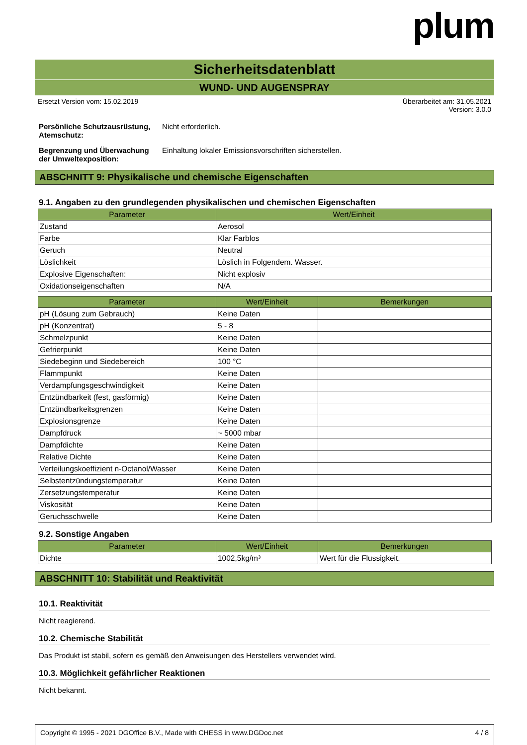plum
Sicherheitsdatenblatt
WUND- UND AUGENSPRAY
Ersetzt Version vom: 15.02.2019 Überarbeitet am: 31.05.2021
Version: 3.0.0
Persönliche Schutzausrüstung, Atemschutz: Nicht erforderlich.
Begrenzung und Überwachung der Umweltexposition: Einhaltung lokaler Emissionsvorschriften sicherstellen.
ABSCHNITT 9: Physikalische und chemische Eigenschaften
9.1. Angaben zu den grundlegenden physikalischen und chemischen Eigenschaften
| Parameter | Wert/Einheit |
| --- | --- |
| Zustand | Aerosol |
| Farbe | Klar Farblos |
| Geruch | Neutral |
| Löslichkeit | Löslich in Folgendem. Wasser. |
| Explosive Eigenschaften: | Nicht explosiv |
| Oxidationseigenschaften | N/A |
| Parameter | Wert/Einheit | Bemerkungen |
| --- | --- | --- |
| pH (Lösung zum Gebrauch) | Keine Daten | |
| pH (Konzentrat) | 5 - 8 | |
| Schmelzpunkt | Keine Daten | |
| Gefrierpunkt | Keine Daten | |
| Siedebeginn und Siedebereich | 100 °C | |
| Flammpunkt | Keine Daten | |
| Verdampfungsgeschwindigkeit | Keine Daten | |
| Entzündbarkeit (fest, gasförmig) | Keine Daten | |
| Entzündbarkeitsgrenzen | Keine Daten | |
| Explosionsgrenze | Keine Daten | |
| Dampfdruck | ~ 5000 mbar | |
| Dampfdichte | Keine Daten | |
| Relative Dichte | Keine Daten | |
| Verteilungskoeffizient n-Octanol/Wasser | Keine Daten | |
| Selbstentzündungstemperatur | Keine Daten | |
| Zersetzungstemperatur | Keine Daten | |
| Viskosität | Keine Daten | |
| Geruchsschwelle | Keine Daten | |
9.2. Sonstige Angaben
| Parameter | Wert/Einheit | Bemerkungen |
| --- | --- | --- |
| Dichte | 1002,5kg/m³ | Wert für die Flussigkeit. |
ABSCHNITT 10: Stabilität und Reaktivität
10.1. Reaktivität
Nicht reagierend.
10.2. Chemische Stabilität
Das Produkt ist stabil, sofern es gemäß den Anweisungen des Herstellers verwendet wird.
10.3. Möglichkeit gefährlicher Reaktionen
Nicht bekannt.
Copyright © 1995 - 2021 DGOffice B.V., Made with CHESS in www.DGDoc.net 4 / 8